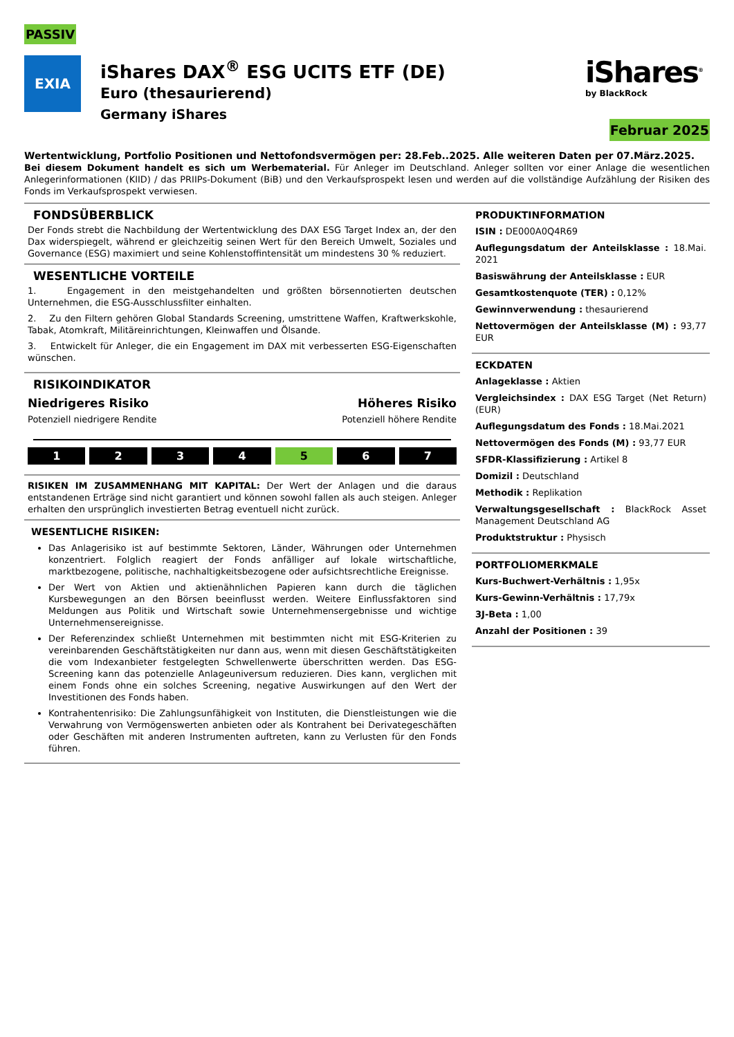PASSIV
EXIA
iShares DAX<sup>®</sup> ESG UCITS ETF (DE)
Euro (thesaurierend)
Germany iShares
iShares<sup>®</sup>
by BlackRock
Februar 2025
Wertentwicklung, Portfolio Positionen und Nettofondsvermögen per: 28.Feb..2025. Alle weiteren Daten per 07.März.2025.
Bei diesem Dokument handelt es sich um Werbematerial. Für Anleger im Deutschland. Anleger sollten vor einer Anlage die wesentlichen Anlegerinformationen (KIID) / das PRIIPs-Dokument (BiB) und den Verkaufsprospekt lesen und werden auf die vollständige Aufzählung der Risiken des Fonds im Verkaufsprospekt verwiesen.
FONDSÜBERBLICK
Der Fonds strebt die Nachbildung der Wertentwicklung des DAX ESG Target Index an, der den Dax widerspiegelt, während er gleichzeitig seinen Wert für den Bereich Umwelt, Soziales und Governance (ESG) maximiert und seine Kohlenstoffintensität um mindestens 30 % reduziert.
WESENTLICHE VORTEILE
1. Engagement in den meistgehandelten und größten börsennotierten deutschen Unternehmen, die ESG-Ausschlussfilter einhalten.
2. Zu den Filtern gehören Global Standards Screening, umstrittene Waffen, Kraftwerkskohle, Tabak, Atomkraft, Militäreinrichtungen, Kleinwaffen und Ölsande.
3. Entwickelt für Anleger, die ein Engagement im DAX mit verbesserten ESG-Eigenschaften wünschen.
RISIKOINDIKATOR
Niedrigeres Risiko Höheres Risiko
Potenziell niedrigere Rendite Potenziell höhere Rendite
1 2 3 4 5 6 7
RISIKEN IM ZUSAMMENHANG MIT KAPITAL: Der Wert der Anlagen und die daraus entstandenen Erträge sind nicht garantiert und können sowohl fallen als auch steigen. Anleger erhalten den ursprünglich investierten Betrag eventuell nicht zurück.
WESENTLICHE RISIKEN:
Das Anlagerisiko ist auf bestimmte Sektoren, Länder, Währungen oder Unternehmen konzentriert. Folglich reagiert der Fonds anfälliger auf lokale wirtschaftliche, marktbezogene, politische, nachhaltigkeitsbezogene oder aufsichtsrechtliche Ereignisse.
Der Wert von Aktien und aktienähnlichen Papieren kann durch die täglichen Kursbewegungen an den Börsen beeinflusst werden. Weitere Einflussfaktoren sind Meldungen aus Politik und Wirtschaft sowie Unternehmensergebnisse und wichtige Unternehmensereignisse.
Der Referenzindex schließt Unternehmen mit bestimmten nicht mit ESG-Kriterien zu vereinbarenden Geschäftstätigkeiten nur dann aus, wenn mit diesen Geschäftstätigkeiten die vom Indexanbieter festgelegten Schwellenwerte überschritten werden. Das ESG-Screening kann das potenzielle Anlageuniversum reduzieren. Dies kann, verglichen mit einem Fonds ohne ein solches Screening, negative Auswirkungen auf den Wert der Investitionen des Fonds haben.
Kontrahentenrisiko: Die Zahlungsunfähigkeit von Instituten, die Dienstleistungen wie die Verwahrung von Vermögenswerten anbieten oder als Kontrahent bei Derivategeschäften oder Geschäften mit anderen Instrumenten auftreten, kann zu Verlusten für den Fonds führen.
PRODUKTINFORMATION
ISIN : DE000A0Q4R69
Auflegungsdatum der Anteilsklasse : 18.Mai. 2021
Basiswährung der Anteilsklasse : EUR
Gesamtkostenquote (TER) : 0,12%
Gewinnverwendung : thesaurierend
Nettovermögen der Anteilsklasse (M) : 93,77 EUR
ECKDATEN
Anlageklasse : Aktien
Vergleichsindex : DAX ESG Target (Net Return) (EUR)
Auflegungsdatum des Fonds : 18.Mai.2021
Nettovermögen des Fonds (M) : 93,77 EUR
SFDR-Klassifizierung : Artikel 8
Domizil : Deutschland
Methodik : Replikation
Verwaltungsgesellschaft : BlackRock Asset Management Deutschland AG
Produktstruktur : Physisch
PORTFOLIOMERKMALE
Kurs-Buchwert-Verhältnis : 1,95x
Kurs-Gewinn-Verhältnis : 17,79x
3J-Beta : 1,00
Anzahl der Positionen : 39